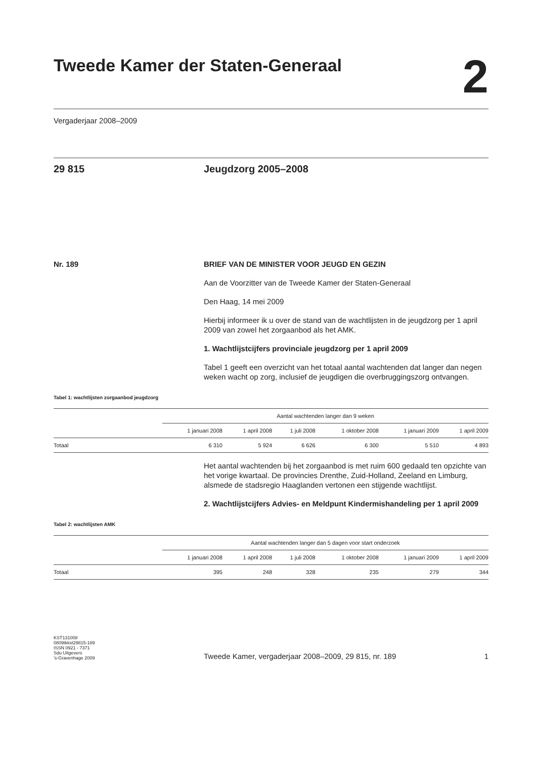Tweede Kamer der Staten-Generaal
2
Vergaderjaar 2008–2009
29 815 Jeugdzorg 2005–2008
Nr. 189 BRIEF VAN DE MINISTER VOOR JEUGD EN GEZIN
Aan de Voorzitter van de Tweede Kamer der Staten-Generaal
Den Haag, 14 mei 2009
Hierbij informeer ik u over de stand van de wachtlijsten in de jeugdzorg per 1 april 2009 van zowel het zorgaanbod als het AMK.
1. Wachtlijstcijfers provinciale jeugdzorg per 1 april 2009
Tabel 1 geeft een overzicht van het totaal aantal wachtenden dat langer dan negen weken wacht op zorg, inclusief de jeugdigen die overbruggingszorg ontvangen.
Tabel 1: wachtlijsten zorgaanbod jeugdzorg
| | Aantal wachtenden langer dan 9 weken | | | | | |
| --- | --- | --- | --- | --- | --- | --- |
| | 1 januari 2008 | 1 april 2008 | 1 juli 2008 | 1 oktober 2008 | 1 januari 2009 | 1 april 2009 |
| Totaal | 6 310 | 5 924 | 6 626 | 6 300 | 5 510 | 4 893 |
Het aantal wachtenden bij het zorgaanbod is met ruim 600 gedaald ten opzichte van het vorige kwartaal. De provincies Drenthe, Zuid-Holland, Zeeland en Limburg, alsmede de stadsregio Haaglanden vertonen een stijgende wachtlijst.
2. Wachtlijstcijfers Advies- en Meldpunt Kindermishandeling per 1 april 2009
Tabel 2: wachtlijsten AMK
| | Aantal wachtenden langer dan 5 dagen voor start onderzoek | | | | | |
| --- | --- | --- | --- | --- | --- | --- |
| | 1 januari 2008 | 1 april 2008 | 1 juli 2008 | 1 oktober 2008 | 1 januari 2009 | 1 april 2009 |
| Totaal | 395 | 248 | 328 | 235 | 279 | 344 |
KST131008
0809tkkst29815-189
ISSN 0921 - 7371
Sdu Uitgevers
’s-Gravenhage 2009
Tweede Kamer, vergaderjaar 2008–2009, 29 815, nr. 189
1